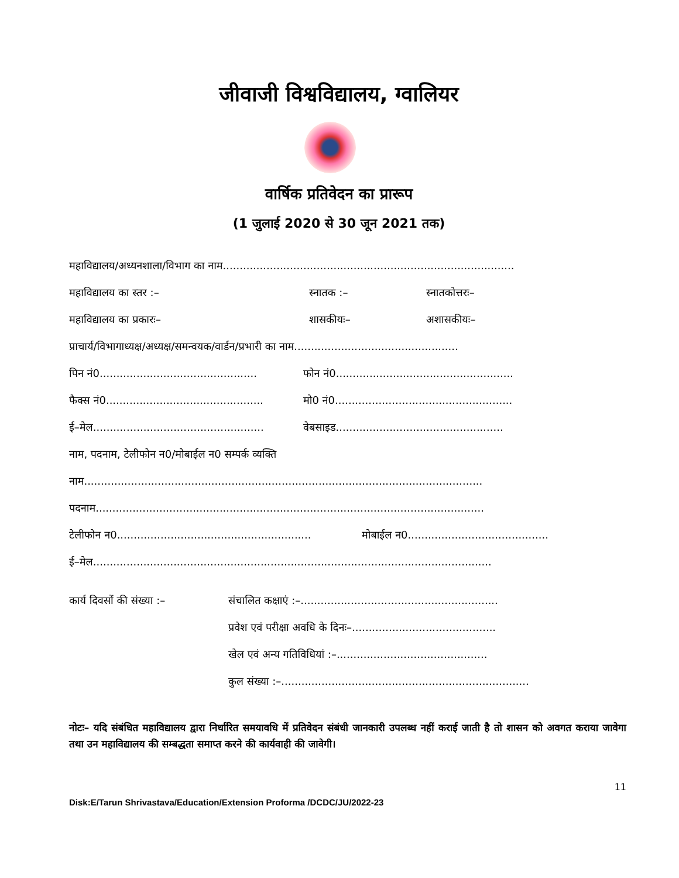जीवाजी विश्वविद्यालय, ग्वालियर
वार्षिक प्रतिवेदन का प्रारूप
(1 जुलाई 2020 से 30 जून 2021 तक)
महाविद्यालय/अध्यनशाला/विभाग का नाम.......................................................................................
महाविद्यालय का स्तर :– स्नातक :– स्नातकोत्तरः–
महाविद्यालय का प्रकारः– शासकीयः– अशासकीयः–
प्राचार्य/विभागाध्यक्ष/अध्यक्ष/समन्वयक/वार्डन/प्रभारी का नाम.................................................
पिन नं0............................................... फोन नं0.....................................................
फैक्स नं0............................................... मो0 नं0.....................................................
ई–मेल................................................... वेबसाइड..................................................
नाम, पदनाम, टेलीफोन न0/मोबाईल न0 सम्पर्क व्यक्ति
नाम.......................................................................................................................
पदनाम....................................................................................................................
टेलीफोन न0.......................................................... मोबाईल न0..........................................
ई–मेल.......................................................................................................................
कार्य दिवसों की संख्या :– संचालित कक्षाएं :–...........................................................
प्रवेश एवं परीक्षा अवधि के दिनः–...........................................
खेल एवं अन्य गतिविधियां :–.............................................
कुल संख्या :–..........................................................................
नोटः– यदि संबंधित महाविद्यालय द्वारा निर्धारित समयावधि में प्रतिवेदन संबंधी जानकारी उपलब्ध नहीं कराई जाती है तो शासन को अवगत कराया जावेगा तथा उन महाविद्यालय की सम्बद्धता समाप्त करने की कार्यवाही की जावेगी।
11
Disk:E/Tarun Shrivastava/Education/Extension Proforma /DCDC/JU/2022-23